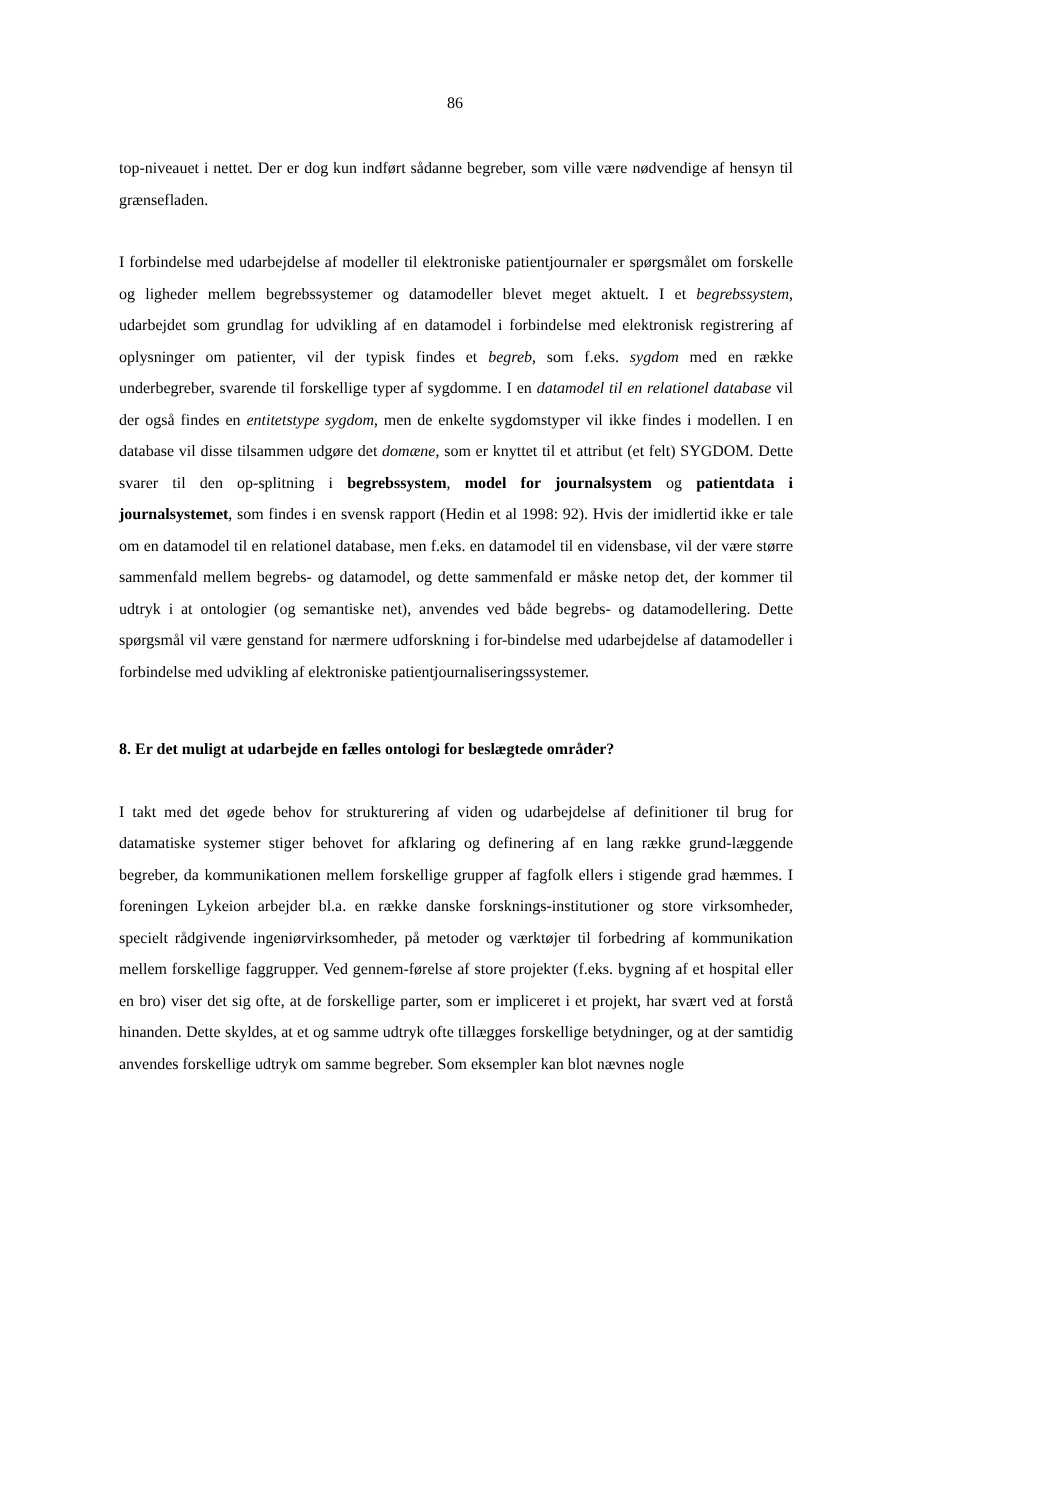86
top-niveauet i nettet. Der er dog kun indført sådanne begreber, som ville være nødvendige af hensyn til grænsefladen.
I forbindelse med udarbejdelse af modeller til elektroniske patientjournaler er spørgsmålet om forskelle og ligheder mellem begrebssystemer og datamodeller blevet meget aktuelt. I et begrebssystem, udarbejdet som grundlag for udvikling af en datamodel i forbindelse med elektronisk registrering af oplysninger om patienter, vil der typisk findes et begreb, som f.eks. sygdom med en række underbegreber, svarende til forskellige typer af sygdomme. I en datamodel til en relationel database vil der også findes en entitetstype sygdom, men de enkelte sygdomstyper vil ikke findes i modellen. I en database vil disse tilsammen udgøre det domæne, som er knyttet til et attribut (et felt) SYGDOM. Dette svarer til den op-splitning i begrebssystem, model for journalsystem og patientdata i journalsystemet, som findes i en svensk rapport (Hedin et al 1998: 92). Hvis der imidlertid ikke er tale om en datamodel til en relationel database, men f.eks. en datamodel til en vidensbase, vil der være større sammenfald mellem begrebs- og datamodel, og dette sammenfald er måske netop det, der kommer til udtryk i at ontologier (og semantiske net), anvendes ved både begrebs- og datamodellering. Dette spørgsmål vil være genstand for nærmere udforskning i for-bindelse med udarbejdelse af datamodeller i forbindelse med udvikling af elektroniske patientjournaliseringssystemer.
8. Er det muligt at udarbejde en fælles ontologi for beslægtede områder?
I takt med det øgede behov for strukturering af viden og udarbejdelse af definitioner til brug for datamatiske systemer stiger behovet for afklaring og definering af en lang række grund-læggende begreber, da kommunikationen mellem forskellige grupper af fagfolk ellers i stigende grad hæmmes. I foreningen Lykeion arbejder bl.a. en række danske forsknings-institutioner og store virksomheder, specielt rådgivende ingeniørvirksomheder, på metoder og værktøjer til forbedring af kommunikation mellem forskellige faggrupper. Ved gennem-førelse af store projekter (f.eks. bygning af et hospital eller en bro) viser det sig ofte, at de forskellige parter, som er impliceret i et projekt, har svært ved at forstå hinanden. Dette skyldes, at et og samme udtryk ofte tillægges forskellige betydninger, og at der samtidig anvendes forskellige udtryk om samme begreber. Som eksempler kan blot nævnes nogle